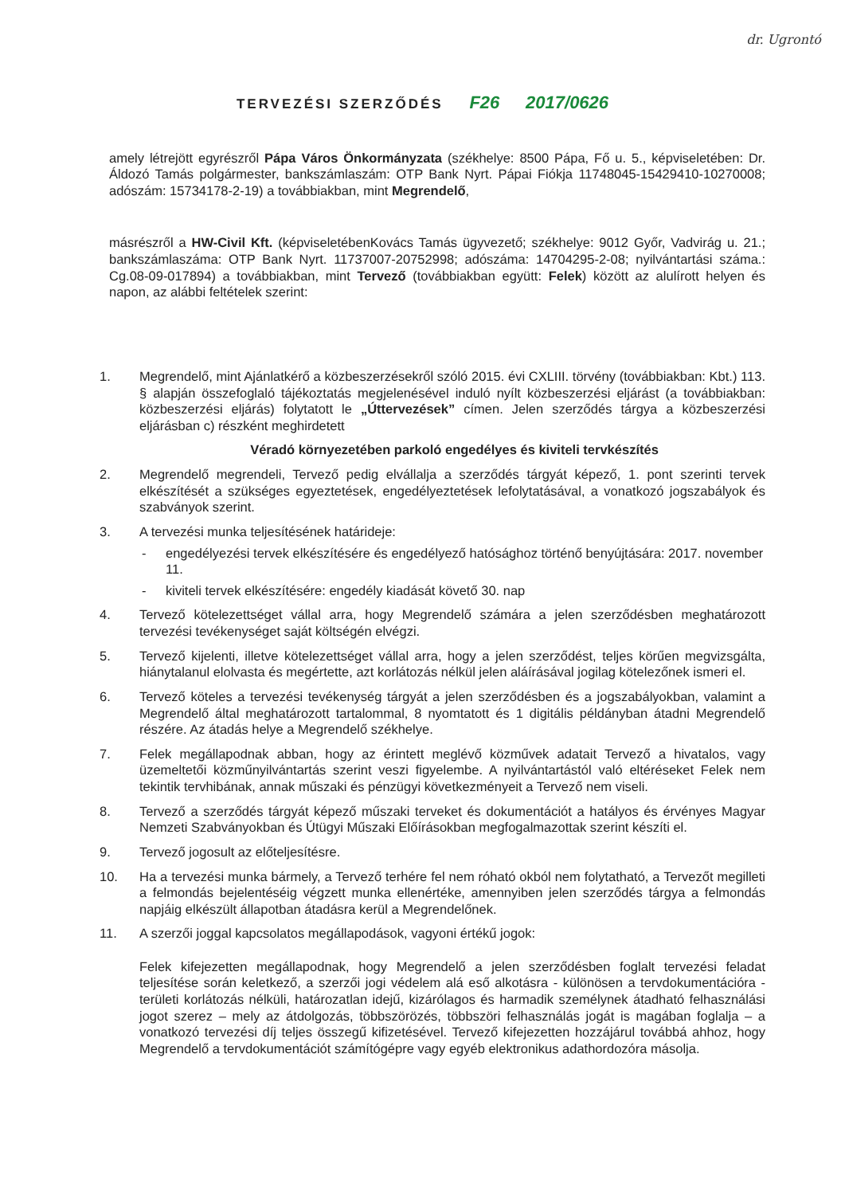dr. Ugrontó
TERVEZÉSI SZERZŐDÉS F26 2017/0626
amely létrejött egyrészről Pápa Város Önkormányzata (székhelye: 8500 Pápa, Fő u. 5., képviseletében: Dr. Áldozó Tamás polgármester, bankszámlaszám: OTP Bank Nyrt. Pápai Fiókja 11748045-15429410-10270008; adószám: 15734178-2-19) a továbbiakban, mint Megrendelő,
másrészről a HW-Civil Kft. (képviseletébenKovács Tamás ügyvezető; székhelye: 9012 Győr, Vadvirág u. 21.; bankszámlaszáma: OTP Bank Nyrt. 11737007-20752998; adószáma: 14704295-2-08; nyilvántartási száma.: Cg.08-09-017894) a továbbiakban, mint Tervező (továbbiakban együtt: Felek) között az alulírott helyen és napon, az alábbi feltételek szerint:
1. Megrendelő, mint Ajánlatkérő a közbeszerzésekről szóló 2015. évi CXLIII. törvény (továbbiakban: Kbt.) 113. § alapján összefoglaló tájékoztatás megjelenésével induló nyílt közbeszerzési eljárást (a továbbiakban: közbeszerzési eljárás) folytatott le „Úttervezések” címen. Jelen szerződés tárgya a közbeszerzési eljárásban c) részként meghirdetett
Véradó környezetében parkoló engedélyes és kiviteli tervkészítés
2. Megrendelő megrendeli, Tervező pedig elvállalja a szerződés tárgyát képező, 1. pont szerinti tervek elkészítését a szükséges egyeztetések, engedélyeztetések lefolytatásával, a vonatkozó jogszabályok és szabványok szerint.
3. A tervezési munka teljesítésének határideje:
- engedélyezési tervek elkészítésére és engedélyező hatósághoz történő benyújtására: 2017. november 11.
- kiviteli tervek elkészítésére: engedély kiadását követő 30. nap
4. Tervező kötelezettséget vállal arra, hogy Megrendelő számára a jelen szerződésben meghatározott tervezési tevékenységet saját költségén elvégzi.
5. Tervező kijelenti, illetve kötelezettséget vállal arra, hogy a jelen szerződést, teljes körűen megvizsgálta, hiánytalanul elolvasta és megértette, azt korlátozás nélkül jelen aláírásával jogilag kötelezőnek ismeri el.
6. Tervező köteles a tervezési tevékenység tárgyát a jelen szerződésben és a jogszabályokban, valamint a Megrendelő által meghatározott tartalommal, 8 nyomtatott és 1 digitális példányban átadni Megrendelő részére. Az átadás helye a Megrendelő székhelye.
7. Felek megállapodnak abban, hogy az érintett meglévő közművek adatait Tervező a hivatalos, vagy üzemeltetői közműnyilvántartás szerint veszi figyelembe. A nyilvántartástól való eltéréseket Felek nem tekintik tervhibának, annak műszaki és pénzügyi következményeit a Tervező nem viseli.
8. Tervező a szerződés tárgyát képező műszaki terveket és dokumentációt a hatályos és érvényes Magyar Nemzeti Szabványokban és Útügyi Műszaki Előírásokban megfogalmazottak szerint készíti el.
9. Tervező jogosult az előteljesítésre.
10. Ha a tervezési munka bármely, a Tervező terhére fel nem róható okból nem folytatható, a Tervezőt megilleti a felmondás bejelentéséig végzett munka ellenértéke, amennyiben jelen szerződés tárgya a felmondás napjáig elkészült állapotban átadásra kerül a Megrendelőnek.
11. A szerzői joggal kapcsolatos megállapodások, vagyoni értékű jogok:
Felek kifejezetten megállapodnak, hogy Megrendelő a jelen szerződésben foglalt tervezési feladat teljesítése során keletkező, a szerzői jogi védelem alá eső alkotásra - különösen a tervdokumentációra - területi korlátozás nélküli, határozatlan idejű, kizárólagos és harmadik személynek átadható felhasználási jogot szerez – mely az átdolgozás, többszörözés, többszöri felhasználás jogát is magában foglalja – a vonatkozó tervezési díj teljes összegű kifizetésével. Tervező kifejezetten hozzájárul továbbá ahhoz, hogy Megrendelő a tervdokumentációt számítógépre vagy egyéb elektronikus adathordozóra másolja.